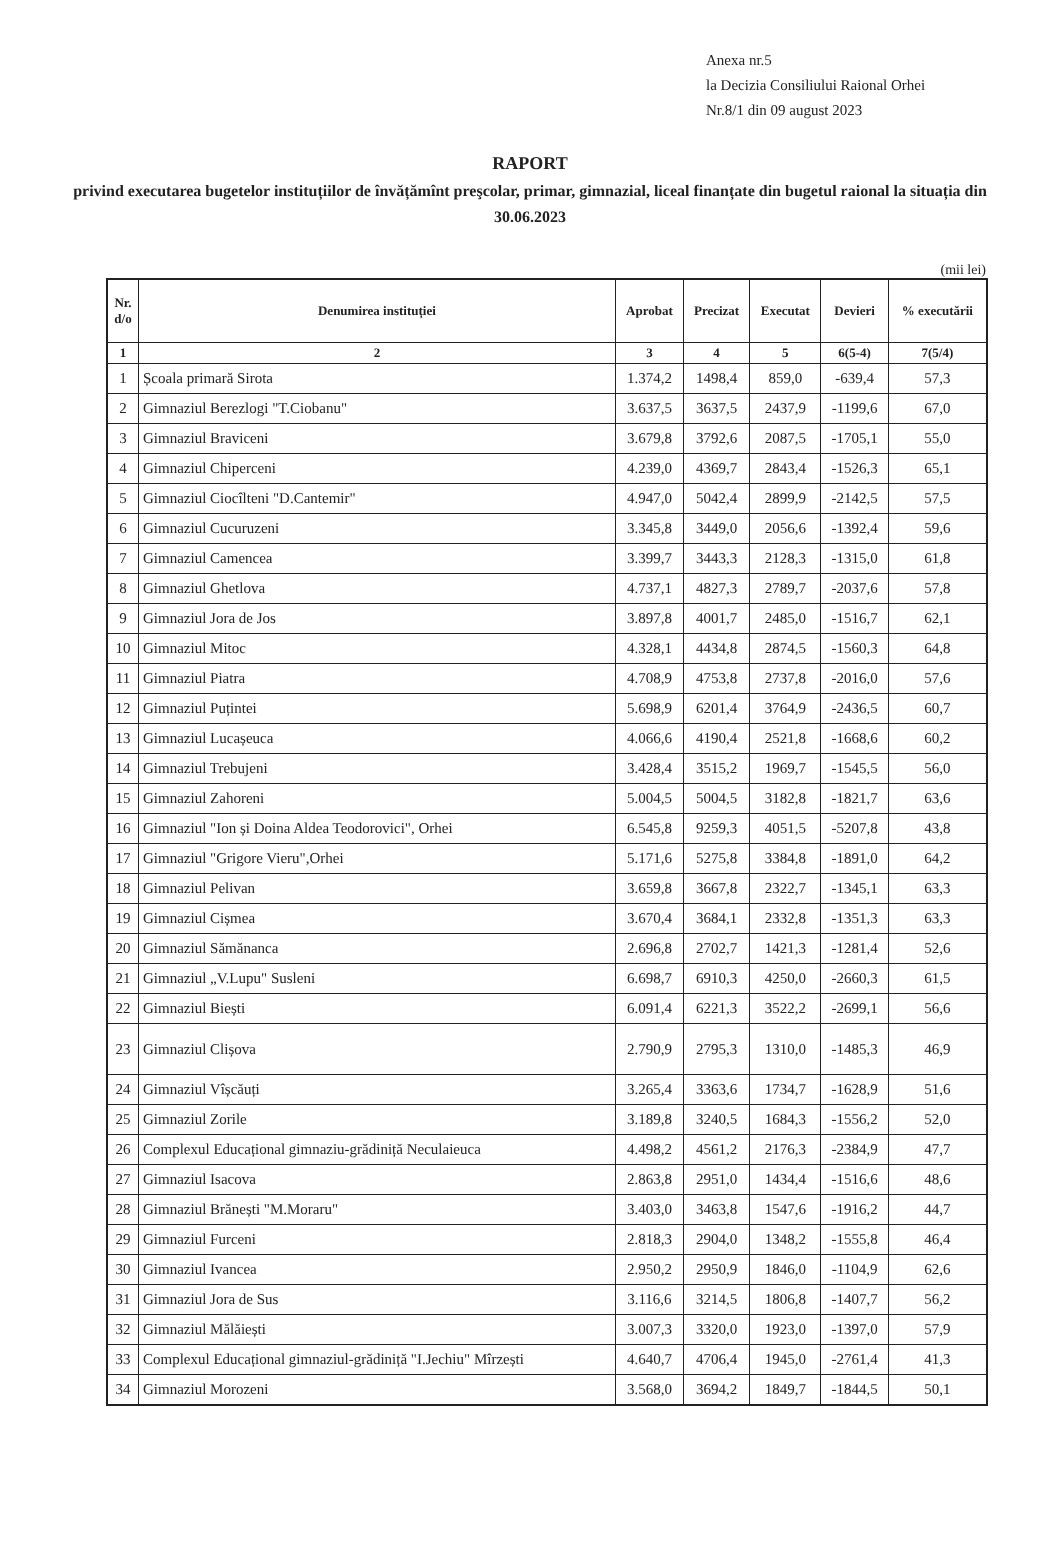Anexa nr.5
la Decizia Consiliului Raional Orhei
Nr.8/1 din 09 august 2023
RAPORT
privind executarea bugetelor instituțiilor de învățămînt preşcolar, primar, gimnazial, liceal finanțate din bugetul raional la situația din 30.06.2023
(mii lei)
| Nr. d/o | Denumirea instituției | Aprobat | Precizat | Executat | Devieri | % executării |
| --- | --- | --- | --- | --- | --- | --- |
| 1 | 2 | 3 | 4 | 5 | 6(5-4) | 7(5/4) |
| 1 | Școala primară Sirota | 1.374,2 | 1498,4 | 859,0 | -639,4 | 57,3 |
| 2 | Gimnaziul Berezlogi "T.Ciobanu" | 3.637,5 | 3637,5 | 2437,9 | -1199,6 | 67,0 |
| 3 | Gimnaziul Braviceni | 3.679,8 | 3792,6 | 2087,5 | -1705,1 | 55,0 |
| 4 | Gimnaziul Chiperceni | 4.239,0 | 4369,7 | 2843,4 | -1526,3 | 65,1 |
| 5 | Gimnaziul Ciocîlteni "D.Cantemir" | 4.947,0 | 5042,4 | 2899,9 | -2142,5 | 57,5 |
| 6 | Gimnaziul Cucuruzeni | 3.345,8 | 3449,0 | 2056,6 | -1392,4 | 59,6 |
| 7 | Gimnaziul Camencea | 3.399,7 | 3443,3 | 2128,3 | -1315,0 | 61,8 |
| 8 | Gimnaziul Ghetlova | 4.737,1 | 4827,3 | 2789,7 | -2037,6 | 57,8 |
| 9 | Gimnaziul Jora de Jos | 3.897,8 | 4001,7 | 2485,0 | -1516,7 | 62,1 |
| 10 | Gimnaziul Mitoc | 4.328,1 | 4434,8 | 2874,5 | -1560,3 | 64,8 |
| 11 | Gimnaziul Piatra | 4.708,9 | 4753,8 | 2737,8 | -2016,0 | 57,6 |
| 12 | Gimnaziul Puțintei | 5.698,9 | 6201,4 | 3764,9 | -2436,5 | 60,7 |
| 13 | Gimnaziul Lucașeuca | 4.066,6 | 4190,4 | 2521,8 | -1668,6 | 60,2 |
| 14 | Gimnaziul Trebujeni | 3.428,4 | 3515,2 | 1969,7 | -1545,5 | 56,0 |
| 15 | Gimnaziul Zahoreni | 5.004,5 | 5004,5 | 3182,8 | -1821,7 | 63,6 |
| 16 | Gimnaziul "Ion și Doina Aldea Teodorovici", Orhei | 6.545,8 | 9259,3 | 4051,5 | -5207,8 | 43,8 |
| 17 | Gimnaziul "Grigore Vieru",Orhei | 5.171,6 | 5275,8 | 3384,8 | -1891,0 | 64,2 |
| 18 | Gimnaziul Pelivan | 3.659,8 | 3667,8 | 2322,7 | -1345,1 | 63,3 |
| 19 | Gimnaziul Cișmea | 3.670,4 | 3684,1 | 2332,8 | -1351,3 | 63,3 |
| 20 | Gimnaziul Sămănanca | 2.696,8 | 2702,7 | 1421,3 | -1281,4 | 52,6 |
| 21 | Gimnaziul „V.Lupu" Susleni | 6.698,7 | 6910,3 | 4250,0 | -2660,3 | 61,5 |
| 22 | Gimnaziul Biești | 6.091,4 | 6221,3 | 3522,2 | -2699,1 | 56,6 |
| 23 | Gimnaziul Clișova | 2.790,9 | 2795,3 | 1310,0 | -1485,3 | 46,9 |
| 24 | Gimnaziul Vîșcăuți | 3.265,4 | 3363,6 | 1734,7 | -1628,9 | 51,6 |
| 25 | Gimnaziul Zorile | 3.189,8 | 3240,5 | 1684,3 | -1556,2 | 52,0 |
| 26 | Complexul Educațional gimnaziu-grădiniță Neculaieuca | 4.498,2 | 4561,2 | 2176,3 | -2384,9 | 47,7 |
| 27 | Gimnaziul Isacova | 2.863,8 | 2951,0 | 1434,4 | -1516,6 | 48,6 |
| 28 | Gimnaziul Brănești "M.Moraru" | 3.403,0 | 3463,8 | 1547,6 | -1916,2 | 44,7 |
| 29 | Gimnaziul Furceni | 2.818,3 | 2904,0 | 1348,2 | -1555,8 | 46,4 |
| 30 | Gimnaziul Ivancea | 2.950,2 | 2950,9 | 1846,0 | -1104,9 | 62,6 |
| 31 | Gimnaziul Jora de Sus | 3.116,6 | 3214,5 | 1806,8 | -1407,7 | 56,2 |
| 32 | Gimnaziul Mălăiești | 3.007,3 | 3320,0 | 1923,0 | -1397,0 | 57,9 |
| 33 | Complexul Educațional gimnaziul-grădiniță "I.Jechiu" Mîrzești | 4.640,7 | 4706,4 | 1945,0 | -2761,4 | 41,3 |
| 34 | Gimnaziul Morozeni | 3.568,0 | 3694,2 | 1849,7 | -1844,5 | 50,1 |